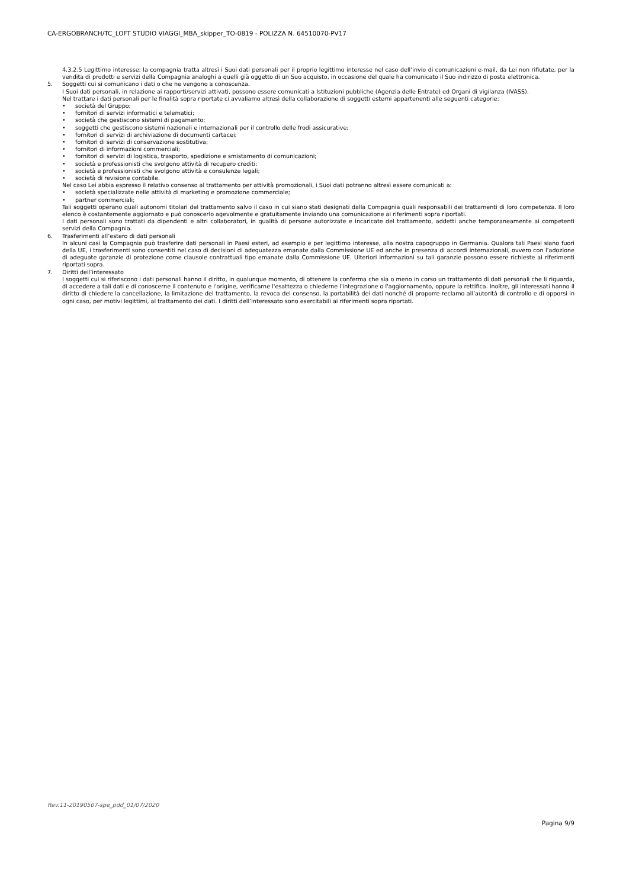CA-ERGOBRANCH/TC_LOFT STUDIO VIAGGI_MBA_skipper_TO-0819 - POLIZZA N. 64510070-PV17
4.3.2.5 Legittimo interesse: la compagnia tratta altresì i Suoi dati personali per il proprio legittimo interesse nel caso dell’invio di comunicazioni e-mail, da Lei non rifiutate, per la vendita di prodotti e servizi della Compagnia analoghi a quelli già oggetto di un Suo acquisto, in occasione del quale ha comunicato il Suo indirizzo di posta elettronica.
5. Soggetti cui si comunicano i dati o che ne vengono a conoscenza.
I Suoi dati personali, in relazione ai rapporti/servizi attivati, possono essere comunicati a Istituzioni pubbliche (Agenzia delle Entrate) ed Organi di vigilanza (IVASS).
Nel trattare i dati personali per le finalità sopra riportate ci avvaliamo altresì della collaborazione di soggetti esterni appartenenti alle seguenti categorie:
• società del Gruppo;
• fornitori di servizi informatici e telematici;
• società che gestiscono sistemi di pagamento;
• soggetti che gestiscono sistemi nazionali e internazionali per il controllo delle frodi assicurative;
• fornitori di servizi di archiviazione di documenti cartacei;
• fornitori di servizi di conservazione sostitutiva;
• fornitori di informazioni commerciali;
• fornitori di servizi di logistica, trasporto, spedizione e smistamento di comunicazioni;
• società e professionisti che svolgono attività di recupero crediti;
• società e professionisti che svolgono attività e consulenze legali;
• società di revisione contabile.
Nel caso Lei abbia espresso il relativo consenso al trattamento per attività promozionali, i Suoi dati potranno altresì essere comunicati a:
• società specializzate nelle attività di marketing e promozione commerciale;
• partner commerciali;
Tali soggetti operano quali autonomi titolari del trattamento salvo il caso in cui siano stati designati dalla Compagnia quali responsabili dei trattamenti di loro competenza. Il loro elenco è costantemente aggiornato e può conoscerlo agevolmente e gratuitamente inviando una comunicazione ai riferimenti sopra riportati.
I dati personali sono trattati da dipendenti e altri collaboratori, in qualità di persone autorizzate e incaricate del trattamento, addetti anche temporaneamente ai competenti servizi della Compagnia.
6. Trasferimenti all’estero di dati personali
In alcuni casi la Compagnia può trasferire dati personali in Paesi esteri, ad esempio e per legittimo interesse, alla nostra capogruppo in Germania. Qualora tali Paesi siano fuori della UE, i trasferimenti sono consentiti nel caso di decisioni di adeguatezza emanate dalla Commissione UE ed anche in presenza di accordi internazionali, ovvero con l’adozione di adeguate garanzie di protezione come clausole contrattuali tipo emanate dalla Commissione UE. Ulteriori informazioni su tali garanzie possono essere richieste ai riferimenti riportati sopra.
7. Diritti dell’interessato
I soggetti cui si riferiscono i dati personali hanno il diritto, in qualunque momento, di ottenere la conferma che sia o meno in corso un trattamento di dati personali che li riguarda, di accedere a tali dati e di conoscerne il contenuto e l'origine, verificarne l'esattezza o chiederne l'integrazione o l'aggiornamento, oppure la rettifica. Inoltre, gli interessati hanno il diritto di chiedere la cancellazione, la limitazione del trattamento, la revoca del consenso, la portabilità dei dati nonché di proporre reclamo all’autorità di controllo e di opporsi in ogni caso, per motivi legittimi, al trattamento dei dati. I diritti dell’interessato sono esercitabili ai riferimenti sopra riportati.
Rev.11-20190507-spe_pdd_01/07/2020
Pagina 9/9